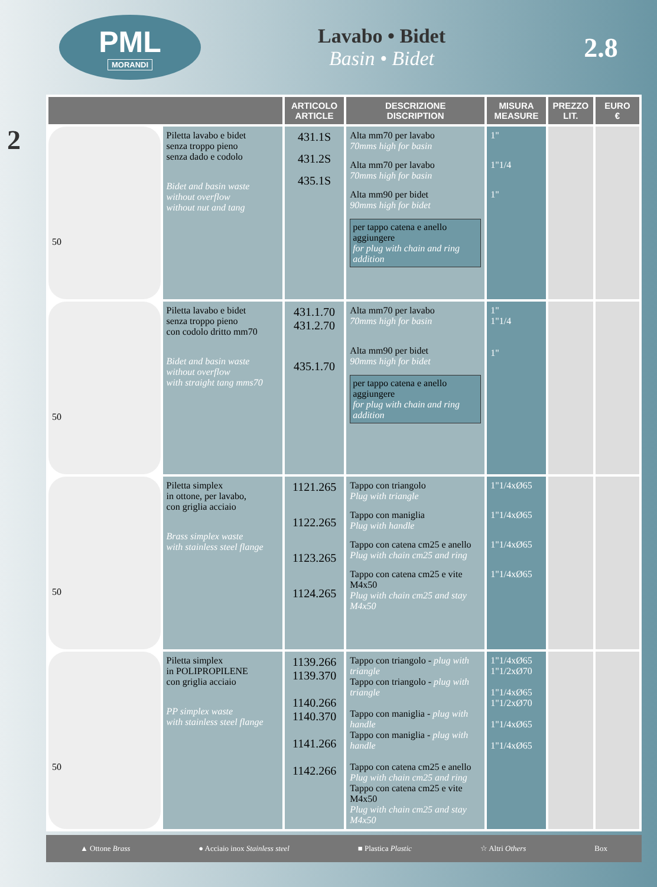2
PML
MORANDI
Lavabo • Bidet
Basin • Bidet
2.8
| | | ARTICOLO ARTICLE | DESCRIZIONE DISCRIPTION | MISURA MEASURE | PREZZO LIT. | EURO € |
| --- | --- | --- | --- | --- | --- | --- |
| 50 | Piletta lavabo e bidet senza troppo pieno senza dado e codolo Bidet and basin waste without overflow without nut and tang | 431.1S 431.2S 435.1S | Alta mm70 per lavabo 70mms high for basin Alta mm70 per lavabo 70mms high for basin Alta mm90 per bidet 90mms high for bidet per tappo catena e anello aggiungere for plug with chain and ring addition | 1" 1"1/4 1" | | |
| 50 | Piletta lavabo e bidet senza troppo pieno con codolo dritto mm70 Bidet and basin waste without overflow with straight tang mms70 | 431.1.70 431.2.70 435.1.70 | Alta mm70 per lavabo 70mms high for basin Alta mm90 per bidet 90mms high for bidet per tappo catena e anello aggiungere for plug with chain and ring addition | 1" 1"1/4 1" | | |
| 50 | Piletta simplex in ottone, per lavabo, con griglia acciaio Brass simplex waste with stainless steel flange | 1121.265 1122.265 1123.265 1124.265 | Tappo con triangolo Plug with triangle Tappo con maniglia Plug with handle Tappo con catena cm25 e anello Plug with chain cm25 and ring Tappo con catena cm25 e vite M4x50 Plug with chain cm25 and stay M4x50 | 1"1/4xØ65 1"1/4xØ65 1"1/4xØ65 1"1/4xØ65 | | |
| 50 | Piletta simplex in POLIPROPILENE con griglia acciaio PP simplex waste with stainless steel flange | 1139.266 1139.370 1140.266 1140.370 1141.266 1142.266 | Tappo con triangolo - plug with triangle Tappo con triangolo - plug with triangle Tappo con maniglia - plug with handle Tappo con maniglia - plug with handle Tappo con catena cm25 e anello Plug with chain cm25 and ring Tappo con catena cm25 e vite M4x50 Plug with chain cm25 and stay M4x50 | 1"1/4xØ65 1"1/2xØ70 1"1/4xØ65 1"1/2xØ70 1"1/4xØ65 1"1/4xØ65 | | |
▲ Ottone Brass ● Acciaio inox Stainless steel ■ Plastica Plastic ☆ Altri Others Box